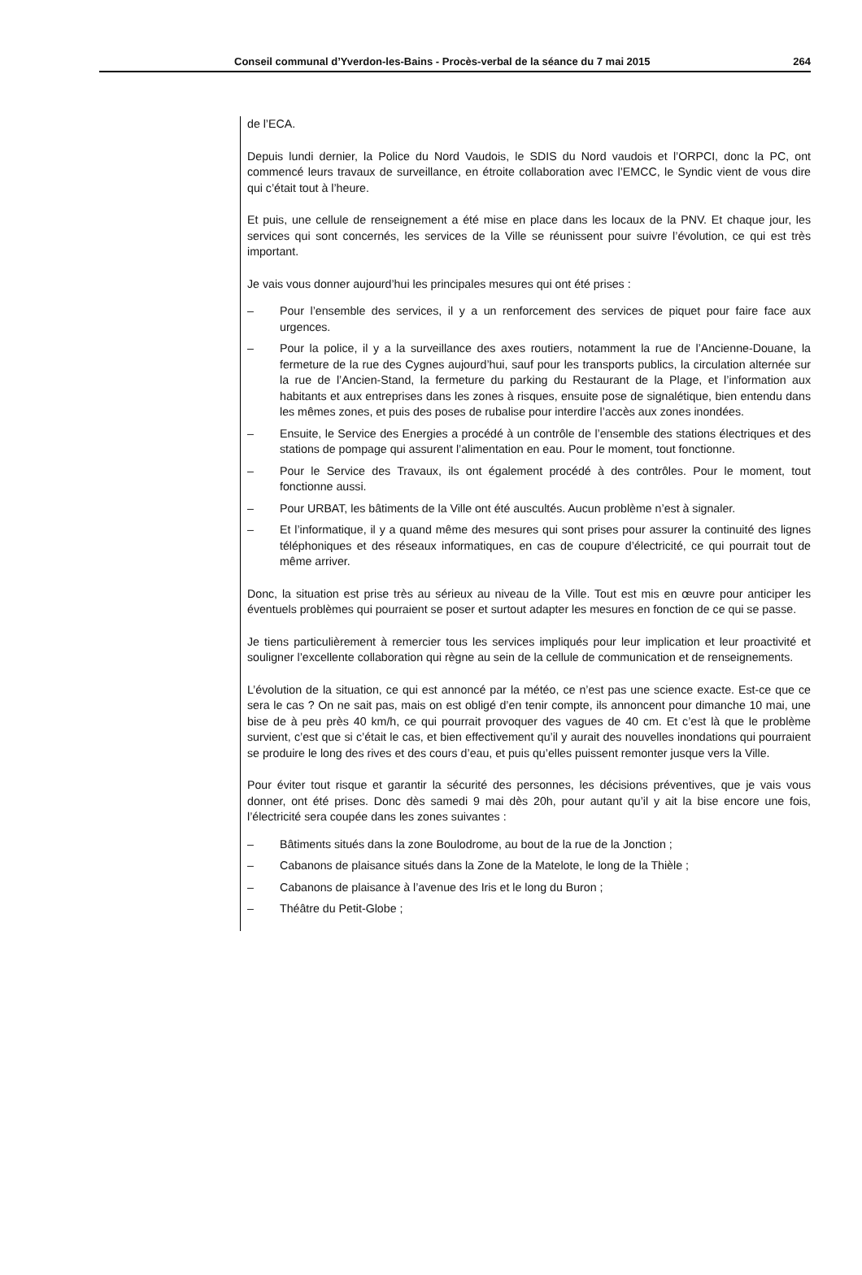Conseil communal d’Yverdon-les-Bains - Procès-verbal de la séance du 7 mai 2015 264
de l’ECA.
Depuis lundi dernier, la Police du Nord Vaudois, le SDIS du Nord vaudois et l’ORPCI, donc la PC, ont commencé leurs travaux de surveillance, en étroite collaboration avec l’EMCC, le Syndic vient de vous dire qui c’était tout à l’heure.
Et puis, une cellule de renseignement a été mise en place dans les locaux de la PNV. Et chaque jour, les services qui sont concernés, les services de la Ville se réunissent pour suivre l’évolution, ce qui est très important.
Je vais vous donner aujourd’hui les principales mesures qui ont été prises :
– Pour l’ensemble des services, il y a un renforcement des services de piquet pour faire face aux urgences.
– Pour la police, il y a la surveillance des axes routiers, notamment la rue de l’Ancienne-Douane, la fermeture de la rue des Cygnes aujourd’hui, sauf pour les transports publics, la circulation alternée sur la rue de l’Ancien-Stand, la fermeture du parking du Restaurant de la Plage, et l’information aux habitants et aux entreprises dans les zones à risques, ensuite pose de signalétique, bien entendu dans les mêmes zones, et puis des poses de rubalise pour interdire l’accès aux zones inondées.
– Ensuite, le Service des Energies a procédé à un contrôle de l’ensemble des stations électriques et des stations de pompage qui assurent l’alimentation en eau. Pour le moment, tout fonctionne.
– Pour le Service des Travaux, ils ont également procédé à des contrôles. Pour le moment, tout fonctionne aussi.
– Pour URBAT, les bâtiments de la Ville ont été auscultés. Aucun problème n’est à signaler.
– Et l’informatique, il y a quand même des mesures qui sont prises pour assurer la continuité des lignes téléphoniques et des réseaux informatiques, en cas de coupure d’électricité, ce qui pourrait tout de même arriver.
Donc, la situation est prise très au sérieux au niveau de la Ville. Tout est mis en œuvre pour anticiper les éventuels problèmes qui pourraient se poser et surtout adapter les mesures en fonction de ce qui se passe.
Je tiens particulièrement à remercier tous les services impliqués pour leur implication et leur proactivité et souligner l’excellente collaboration qui règne au sein de la cellule de communication et de renseignements.
L’évolution de la situation, ce qui est annoncé par la météo, ce n’est pas une science exacte. Est-ce que ce sera le cas ? On ne sait pas, mais on est obligé d’en tenir compte, ils annoncent pour dimanche 10 mai, une bise de à peu près 40 km/h, ce qui pourrait provoquer des vagues de 40 cm. Et c’est là que le problème survient, c’est que si c’était le cas, et bien effectivement qu’il y aurait des nouvelles inondations qui pourraient se produire le long des rives et des cours d’eau, et puis qu’elles puissent remonter jusque vers la Ville.
Pour éviter tout risque et garantir la sécurité des personnes, les décisions préventives, que je vais vous donner, ont été prises. Donc dès samedi 9 mai dès 20h, pour autant qu’il y ait la bise encore une fois, l’électricité sera coupée dans les zones suivantes :
– Bâtiments situés dans la zone Boulodrome, au bout de la rue de la Jonction ;
– Cabanons de plaisance situés dans la Zone de la Matelote, le long de la Thièle ;
– Cabanons de plaisance à l’avenue des Iris et le long du Buron ;
– Théâtre du Petit-Globe ;